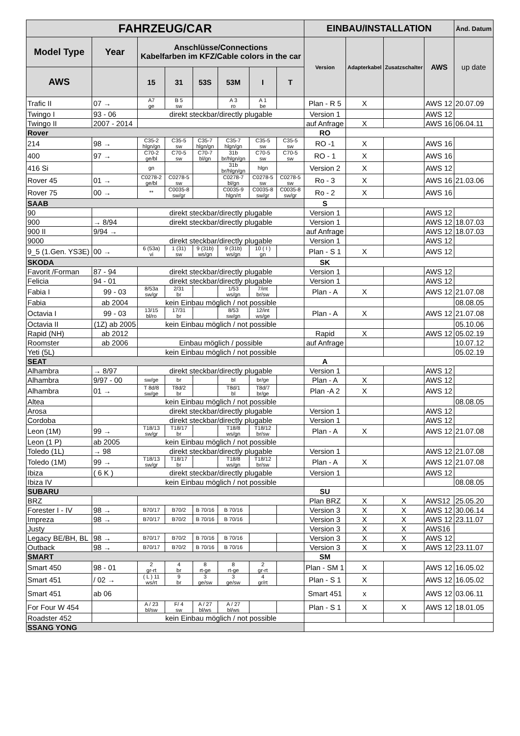| FAHRZEUG/CAR | | | | | | | | EINBAU/INSTALLATION | | | | Änd. Datum |
| --- | --- | --- | --- | --- | --- | --- | --- | --- | --- | --- | --- | --- |
| Model Type | Year | Anschlüsse/Connections Kabelfarben im KFZ/Cable colors in the car | | | | | | Version | Adapterkabel | Zusatzschalter | AWS | up date |
| AWS | | 15 | 31 | 53S | 53M | I | T | | | | | |
| Trafic II | 07 → | A7 ge | B 5 sw | | A 3 ro | A 1 be | | Plan - R 5 | X | | AWS 12 | 20.07.09 |
| Twingo I | 93 - 06 | direkt steckbar/directly plugable | | | | | | Version 1 | | | AWS 12 | |
| Twingo II | 2007 - 2014 | | | | | | | auf Anfrage | X | | AWS 16 | 06.04.11 |
| Rover | | | | | | | | RO | | | | |
| 214 | 98 → | C35-2 hlgn/gn | C35-5 sw | C35-7 hlgn/gn | C35-7 hlgn/gn | C35-5 sw | C35-5 sw | RO -1 | X | | AWS 16 | |
| 400 | 97 → | C70-2 ge/bl | C70-5 sw | C70-7 bl/gn | 31b br/hlgn/gn | C70-5 sw | C70-5 sw | RO - 1 | X | | AWS 16 | |
| 416 Si | | gn | | | 31b br/hlgn/gn | hlgn | | Version 2 | X | | AWS 12 | |
| Rover 45 | 01 → | C0278-2 ge/bl | C0278-5 sw | | C0278-7 bl/gn | C0278-5 sw | C0278-5 sw | Ro - 3 | X | | AWS 16 | 21.03.06 |
| Rover 75 | 00 → | ** | C0035-8 sw/gr | | C0035-9 hlgn/rt | C0035-8 sw/gr | C0035-8 sw/gr | Ro - 2 | X | | AWS 16 | |
| SAAB | | | | | | | | S | | | | |
| 90 | | direkt steckbar/directly plugable | | | | | | Version 1 | | | AWS 12 | |
| 900 | → 8/94 | direkt steckbar/directly plugable | | | | | | Version 1 | | | AWS 12 | 18.07.03 |
| 900 II | 9/94 → | | | | | | | auf Anfrage | | | AWS 12 | 18.07.03 |
| 9000 | | direkt steckbar/directly plugable | | | | | | Version 1 | | | AWS 12 | |
| 9_5 (1.Gen. YS3E) | 00 → | 6 (53a) vi | 1 (31) sw | 9 (31b) ws/gn | 9 (31b) ws/gn | 10 ( I ) gn | | Plan - S 1 | X | | AWS 12 | |
| SKODA | | | | | | | | SK | | | | |
| Favorit /Forman | 87 - 94 | direkt steckbar/directly plugable | | | | | | Version 1 | | | AWS 12 | |
| Felicia | 94 - 01 | direkt steckbar/directly plugable | | | | | | Version 1 | | | AWS 12 | |
| Fabia I | 99 - 03 | 8/53a sw/gr | 2/31 br | | 1/53 ws/gn | 7/int br/sw | | Plan - A | X | | AWS 12 | 21.07.08 |
| Fabia | ab 2004 | kein Einbau möglich / not possible | | | | | | | | | | 08.08.05 |
| Octavia I | 99 - 03 | 13/15 bl/ro | 17/31 br | | 8/53 sw/gn | 12/int ws/ge | | Plan - A | X | | AWS 12 | 21.07.08 |
| Octavia II | (1Z) ab 2005 | kein Einbau möglich / not possible | | | | | | | | | | 05.10.06 |
| Rapid (NH) | ab 2012 | | | | | | | Rapid | X | | AWS 12 | 05.02.19 |
| Roomster | ab 2006 | Einbau möglich / possible | | | | | | auf Anfrage | | | | 10.07.12 |
| Yeti (5L) | | kein Einbau möglich / not possible | | | | | | | | | | 05.02.19 |
| SEAT | | | | | | | | A | | | | |
| Alhambra | → 8/97 | direkt steckbar/directly plugable | | | | | | Version 1 | | | AWS 12 | |
| Alhambra | 9/97 - 00 | sw/ge | br | | bl | br/ge | | Plan - A | X | | AWS 12 | |
| Alhambra | 01 → | T 8d/8 sw/ge | T8d/2 br | | T8d/1 bl | T8d/7 br/ge | | Plan -A 2 | X | | AWS 12 | |
| Altea | | kein Einbau möglich / not possible | | | | | | | | | | 08.08.05 |
| Arosa | | direkt steckbar/directly plugable | | | | | | Version 1 | | | AWS 12 | |
| Cordoba | | direkt steckbar/directly plugable | | | | | | Version 1 | | | AWS 12 | |
| Leon (1M) | 99 → | T18/13 sw/gr | T18/17 br | | T18/8 ws/gn | T18/12 br/sw | | Plan - A | X | | AWS 12 | 21.07.08 |
| Leon (1 P) | ab 2005 | kein Einbau möglich / not possible | | | | | | | | | | |
| Toledo (1L) | → 98 | direkt steckbar/directly plugable | | | | | | Version 1 | | | AWS 12 | 21.07.08 |
| Toledo (1M) | 99 → | T18/13 sw/gr | T18/17 br | | T18/8 ws/gn | T18/12 br/sw | | Plan - A | X | | AWS 12 | 21.07.08 |
| Ibiza | ( 6 K ) | direkt steckbar/directly plugable | | | | | | Version 1 | | | AWS 12 | |
| Ibiza IV | | kein Einbau möglich / not possible | | | | | | | | | | 08.08.05 |
| SUBARU | | | | | | | | SU | | | | |
| BRZ | | | | | | | | Plan BRZ | X | X | AWS12 | 25.05.20 |
| Forester I - IV | 98 → | B70/17 | B70/2 | B 70/16 | B 70/16 | | | Version 3 | X | X | AWS 12 | 30.06.14 |
| Impreza | 98 → | B70/17 | B70/2 | B 70/16 | B 70/16 | | | Version 3 | X | X | AWS 12 | 23.11.07 |
| Justy | | | | | | | | Version 3 | X | X | AWS16 | |
| Legacy BE/BH, BL | 98 → | B70/17 | B70/2 | B 70/16 | B 70/16 | | | Version 3 | X | X | AWS 12 | |
| Outback | 98 → | B70/17 | B70/2 | B 70/16 | B 70/16 | | | Version 3 | X | X | AWS 12 | 23.11.07 |
| SMART | | | | | | | | SM | | | | |
| Smart 450 | 98 - 01 | 2 gr-rt | 4 br | 8 rt-ge | 8 rt-ge | 2 gr-rt | | Plan - SM 1 | X | | AWS 12 | 16.05.02 |
| Smart 451 | / 02 → | ( L ) 11 ws/rt | 9 br | 3 ge/sw | 3 ge/sw | 4 gr/rt | | Plan - S 1 | X | | AWS 12 | 16.05.02 |
| Smart 451 | ab 06 | | | | | | | Smart 451 | x | | AWS 12 | 03.06.11 |
| For Four W 454 | | A / 23 bl/sw | F/ 4 sw | A / 27 bl/ws | A / 27 bl/ws | | | Plan - S 1 | X | X | AWS 12 | 18.01.05 |
| Roadster 452 | | kein Einbau möglich / not possible | | | | | | | | | | |
| SSANG YONG | | | | | | | | | | | | |